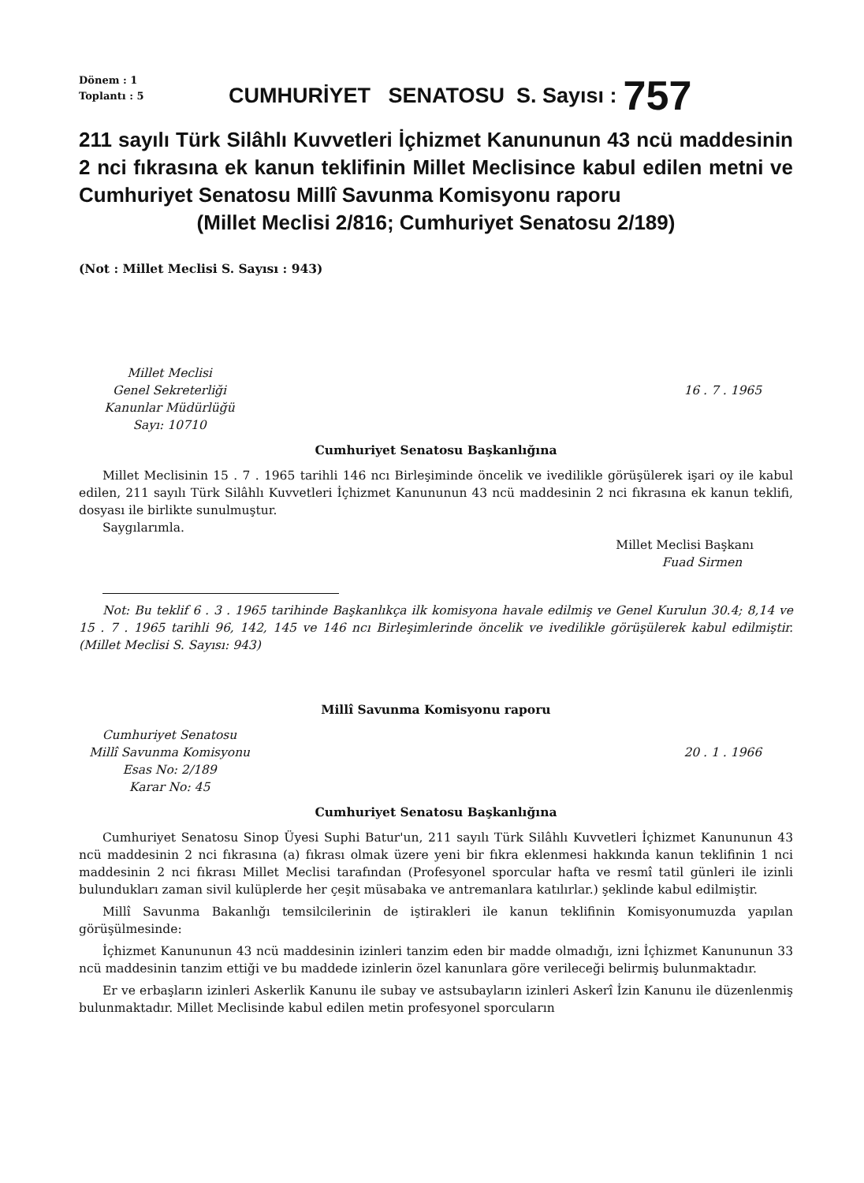Dönem : 1
Toplantı : 5
CUMHURİYET SENATOSU S. Sayısı :
757
211 sayılı Türk Silâhlı Kuvvetleri İçhizmet Kanununun 43 ncü maddesinin 2 nci fıkrasına ek kanun teklifinin Millet Meclisince kabul edilen metni ve Cumhuriyet Senatosu Millî Savunma Komisyonu raporu
(Millet Meclisi 2/816; Cumhuriyet Senatosu 2/189)
(Not : Millet Meclisi S. Sayısı : 943)
Millet Meclisi
Genel Sekreterliği
Kanunlar Müdürlüğü
Sayı: 10710
16 . 7 . 1965
Cumhuriyet Senatosu Başkanlığına
Millet Meclisinin 15 . 7 . 1965 tarihli 146 ncı Birleşiminde öncelik ve ivedilikle görüşülerek işari oy ile kabul edilen, 211 sayılı Türk Silâhlı Kuvvetleri İçhizmet Kanununun 43 ncü maddesinin 2 nci fıkrasına ek kanun teklifi, dosyası ile birlikte sunulmuştur.
Saygılarımla.
Millet Meclisi Başkanı
Fuad Sirmen
Not: Bu teklif 6 . 3 . 1965 tarihinde Başkanlıkça ilk komisyona havale edilmiş ve Genel Kurulun 30.4; 8,14 ve 15 . 7 . 1965 tarihli 96, 142, 145 ve 146 ncı Birleşimlerinde öncelik ve ivedilikle görüşülerek kabul edilmiştir. (Millet Meclisi S. Sayısı: 943)
Millî Savunma Komisyonu raporu
Cumhuriyet Senatosu
Millî Savunma Komisyonu
Esas No: 2/189
Karar No: 45
20 . 1 . 1966
Cumhuriyet Senatosu Başkanlığına
Cumhuriyet Senatosu Sinop Üyesi Suphi Batur'un, 211 sayılı Türk Silâhlı Kuvvetleri İçhizmet Kanununun 43 ncü maddesinin 2 nci fıkrasına (a) fıkrası olmak üzere yeni bir fıkra eklenmesi hakkında kanun teklifinin 1 nci maddesinin 2 nci fıkrası Millet Meclisi tarafından (Profesyonel sporcular hafta ve resmî tatil günleri ile izinli bulundukları zaman sivil kulüplerde her çeşit müsabaka ve antremanlara katılırlar.) şeklinde kabul edilmiştir.
Millî Savunma Bakanlığı temsilcilerinin de iştirakleri ile kanun teklifinin Komisyonumuzda yapılan görüşülmesinde:
İçhizmet Kanununun 43 ncü maddesinin izinleri tanzim eden bir madde olmadığı, izni İçhizmet Kanununun 33 ncü maddesinin tanzim ettiği ve bu maddede izinlerin özel kanunlara göre verileceği belirmiş bulunmaktadır.
Er ve erbaşların izinleri Askerlik Kanunu ile subay ve astsubayların izinleri Askerî İzin Kanunu ile düzenlenmiş bulunmaktadır. Millet Meclisinde kabul edilen metin profesyonel sporcuların